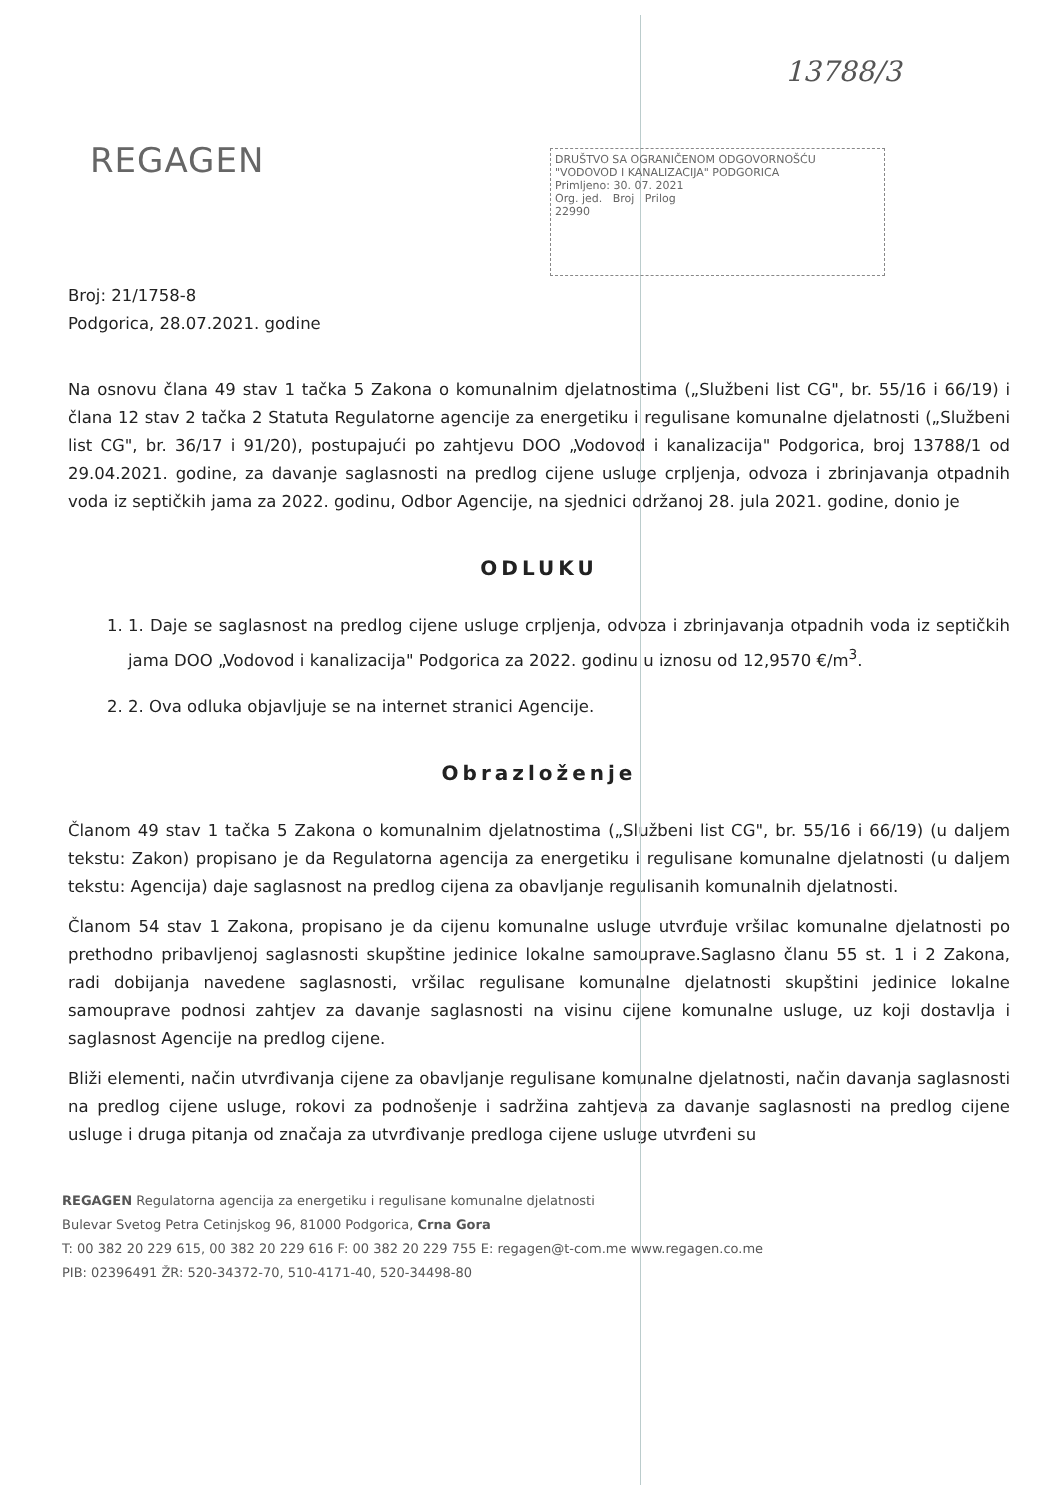13788/3
REGAGEN
DRUŠTVO SA OGRANIČENOM ODGOVORNOŠĆU "VODOVOD I KANALIZACIJA" PODGORICA
Primljeno: 30. 07. 2021
Org. jed. Broj Prilog
22990
Broj: 21/1758-8
Podgorica, 28.07.2021. godine
Na osnovu člana 49 stav 1 tačka 5 Zakona o komunalnim djelatnostima („Službeni list CG", br. 55/16 i 66/19) i člana 12 stav 2 tačka 2 Statuta Regulatorne agencije za energetiku i regulisane komunalne djelatnosti („Službeni list CG", br. 36/17 i 91/20), postupajući po zahtjevu DOO „Vodovod i kanalizacija" Podgorica, broj 13788/1 od 29.04.2021. godine, za davanje saglasnosti na predlog cijene usluge crpljenja, odvoza i zbrinjavanja otpadnih voda iz septičkih jama za 2022. godinu, Odbor Agencije, na sjednici održanoj 28. jula 2021. godine, donio je
ODLUKU
1. 1. Daje se saglasnost na predlog cijene usluge crpljenja, odvoza i zbrinjavanja otpadnih voda iz septičkih jama DOO „Vodovod i kanalizacija" Podgorica za 2022. godinu u iznosu od 12,9570 €/m<sup>3</sup>.
2. 2. Ova odluka objavljuje se na internet stranici Agencije.
Obrazloženje
Članom 49 stav 1 tačka 5 Zakona o komunalnim djelatnostima („Službeni list CG", br. 55/16 i 66/19) (u daljem tekstu: Zakon) propisano je da Regulatorna agencija za energetiku i regulisane komunalne djelatnosti (u daljem tekstu: Agencija) daje saglasnost na predlog cijena za obavljanje regulisanih komunalnih djelatnosti.
Članom 54 stav 1 Zakona, propisano je da cijenu komunalne usluge utvrđuje vršilac komunalne djelatnosti po prethodno pribavljenoj saglasnosti skupštine jedinice lokalne samouprave.Saglasno članu 55 st. 1 i 2 Zakona, radi dobijanja navedene saglasnosti, vršilac regulisane komunalne djelatnosti skupštini jedinice lokalne samouprave podnosi zahtjev za davanje saglasnosti na visinu cijene komunalne usluge, uz koji dostavlja i saglasnost Agencije na predlog cijene.
Bliži elementi, način utvrđivanja cijene za obavljanje regulisane komunalne djelatnosti, način davanja saglasnosti na predlog cijene usluge, rokovi za podnošenje i sadržina zahtjeva za davanje saglasnosti na predlog cijene usluge i druga pitanja od značaja za utvrđivanje predloga cijene usluge utvrđeni su
REGAGEN Regulatorna agencija za energetiku i regulisane komunalne djelatnosti
Bulevar Svetog Petra Cetinjskog 96, 81000 Podgorica, Crna Gora
T: 00 382 20 229 615, 00 382 20 229 616 F: 00 382 20 229 755 E: regagen@t-com.me www.regagen.co.me
PIB: 02396491 ŽR: 520-34372-70, 510-4171-40, 520-34498-80